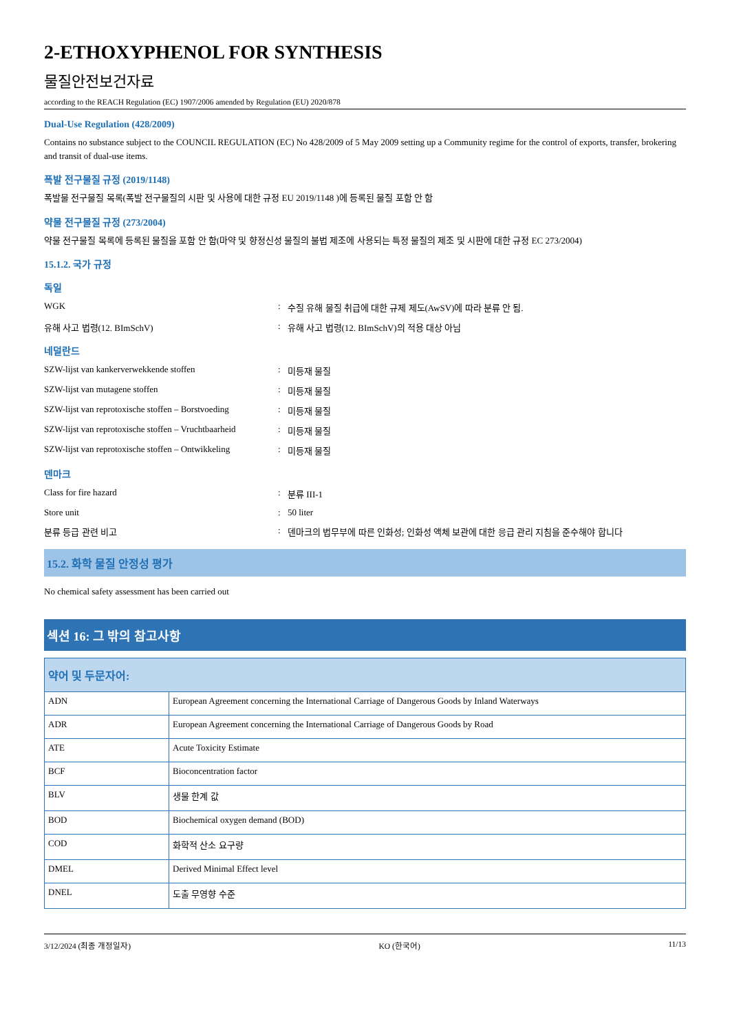2-ETHOXYPHENOL FOR SYNTHESIS
물질안전보건자료
according to the REACH Regulation (EC) 1907/2006 amended by Regulation (EU) 2020/878
Dual-Use Regulation (428/2009)
Contains no substance subject to the COUNCIL REGULATION (EC) No 428/2009 of 5 May 2009 setting up a Community regime for the control of exports, transfer, brokering and transit of dual-use items.
폭발 전구물질 규정 (2019/1148)
폭발물 전구물질 목록(폭발 전구물질의 시판 및 사용에 대한 규정 EU 2019/1148 )에 등록된 물질 포함 안 함
약물 전구물질 규정 (273/2004)
약물 전구물질 목록에 등록된 물질을 포함 안 함(마약 및 향정신성 물질의 불법 제조에 사용되는 특정 물질의 제조 및 시판에 대한 규정 EC 273/2004)
15.1.2. 국가 규정
독일
WGK: 수질 유해 물질 취급에 대한 규제 제도(AwSV)에 따라 분류 안 됨.
유해 사고 법령(12. BImSchV): 유해 사고 법령(12. BImSchV)의 적용 대상 아님
네덜란드
SZW-lijst van kankerverwekkende stoffen: 미등재 물질
SZW-lijst van mutagene stoffen: 미등재 물질
SZW-lijst van reprotoxische stoffen – Borstvoeding: 미등재 물질
SZW-lijst van reprotoxische stoffen – Vruchtbaarheid: 미등재 물질
SZW-lijst van reprotoxische stoffen – Ontwikkeling: 미등재 물질
덴마크
Class for fire hazard: 분류 III-1
Store unit: 50 liter
분류 등급 관련 비고: 덴마크의 법무부에 따른 인화성; 인화성 액체 보관에 대한 응급 관리 지침을 준수해야 합니다
15.2. 화학 물질 안정성 평가
No chemical safety assessment has been carried out
섹션 16: 그 밖의 참고사항
| 약어 및 두문자어: | |
| --- | --- |
| ADN | European Agreement concerning the International Carriage of Dangerous Goods by Inland Waterways |
| ADR | European Agreement concerning the International Carriage of Dangerous Goods by Road |
| ATE | Acute Toxicity Estimate |
| BCF | Bioconcentration factor |
| BLV | 생물 한계 값 |
| BOD | Biochemical oxygen demand (BOD) |
| COD | 화학적 산소 요구량 |
| DMEL | Derived Minimal Effect level |
| DNEL | 도출 무영향 수준 |
3/12/2024 (최종 개정일자) KO (한국어) 11/13